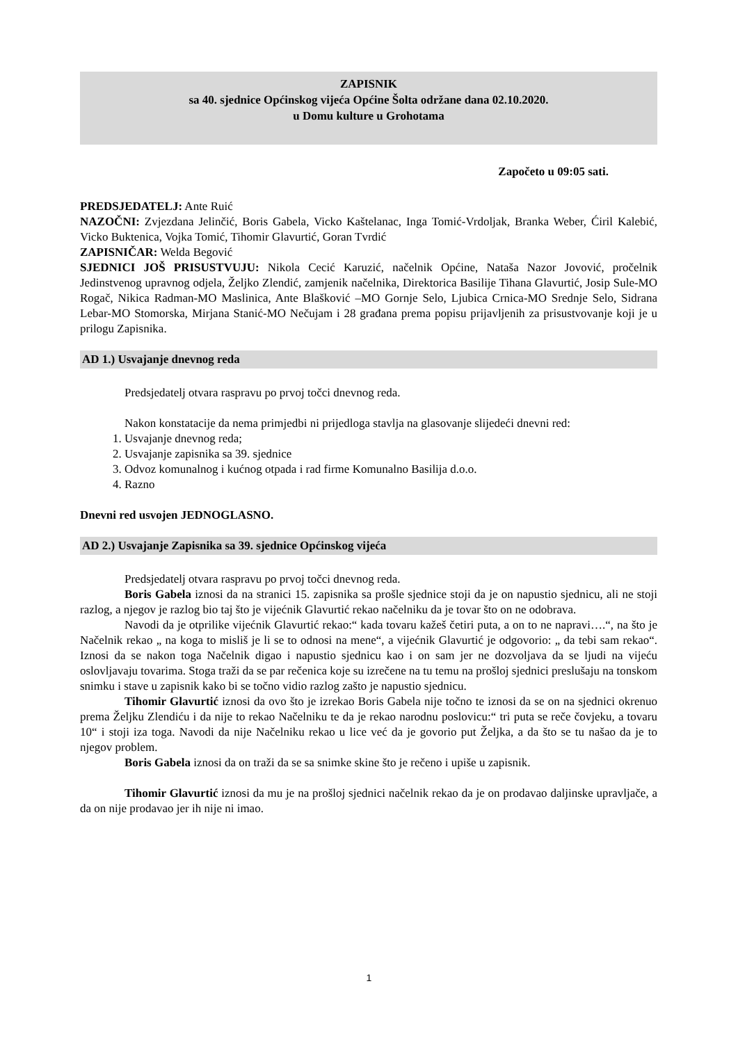ZAPISNIK
sa 40. sjednice Općinskog vijeća Općine Šolta održane dana 02.10.2020.
u Domu kulture u Grohotama
Započeto u 09:05 sati.
PREDSJEDATELJ: Ante Ruić
NAZOČNI: Zvjezdana Jelinčić, Boris Gabela, Vicko Kaštelanac, Inga Tomić-Vrdoljak, Branka Weber, Ćiril Kalebić, Vicko Buktenica, Vojka Tomić, Tihomir Glavurtić, Goran Tvrdić
ZAPISNIČAR: Welda Begović
SJEDNICI JOŠ PRISUSTVUJU: Nikola Cecić Karuzić, načelnik Općine, Nataša Nazor Jovović, pročelnik Jedinstvenog upravnog odjela, Željko Zlendić, zamjenik načelnika, Direktorica Basilije Tihana Glavurtić, Josip Sule-MO Rogač, Nikica Radman-MO Maslinica, Ante Blašković –MO Gornje Selo, Ljubica Crnica-MO Srednje Selo, Sidrana Lebar-MO Stomorska, Mirjana Stanić-MO Nečujam i 28 građana prema popisu prijavljenih za prisustvovanje koji je u prilogu Zapisnika.
AD 1.) Usvajanje dnevnog reda
Predsjedatelj otvara raspravu po prvoj točci dnevnog reda.
Nakon konstatacije da nema primjedbi ni prijedloga stavlja na glasovanje slijedeći dnevni red:
1. Usvajanje dnevnog reda;
2. Usvajanje zapisnika sa 39. sjednice
3. Odvoz komunalnog i kućnog otpada i rad firme Komunalno Basilija d.o.o.
4. Razno
Dnevni red usvojen JEDNOGLASNO.
AD 2.) Usvajanje Zapisnika sa 39. sjednice Općinskog vijeća
Predsjedatelj otvara raspravu po prvoj točci dnevnog reda.
Boris Gabela iznosi da na stranici 15. zapisnika sa prošle sjednice stoji da je on napustio sjednicu, ali ne stoji razlog, a njegov je razlog bio taj što je vijećnik Glavurtić rekao načelniku da je tovar što on ne odobrava.
Navodi da je otprilike vijećnik Glavurtić rekao:“ kada tovaru kažeš četiri puta, a on to ne napravi….“, na što je Načelnik rekao „ na koga to misliš je li se to odnosi na mene“, a vijećnik Glavurtić je odgovorio: „ da tebi sam rekao“. Iznosi da se nakon toga Načelnik digao i napustio sjednicu kao i on sam jer ne dozvoljava da se ljudi na vijeću oslovljavaju tovarima. Stoga traži da se par rečenica koje su izrečene na tu temu na prošloj sjednici preslušaju na tonskom snimku i stave u zapisnik kako bi se točno vidio razlog zašto je napustio sjednicu.
Tihomir Glavurtić iznosi da ovo što je izrekao Boris Gabela nije točno te iznosi da se on na sjednici okrenuo prema Željku Zlendiću i da nije to rekao Načelniku te da je rekao narodnu poslovicu:“ tri puta se reče čovjeku, a tovaru 10“ i stoji iza toga. Navodi da nije Načelniku rekao u lice već da je govorio put Željka, a da što se tu našao da je to njegov problem.
Boris Gabela iznosi da on traži da se sa snimke skine što je rečeno i upiše u zapisnik.
Tihomir Glavurtić iznosi da mu je na prošloj sjednici načelnik rekao da je on prodavao daljinske upravljače, a da on nije prodavao jer ih nije ni imao.
1